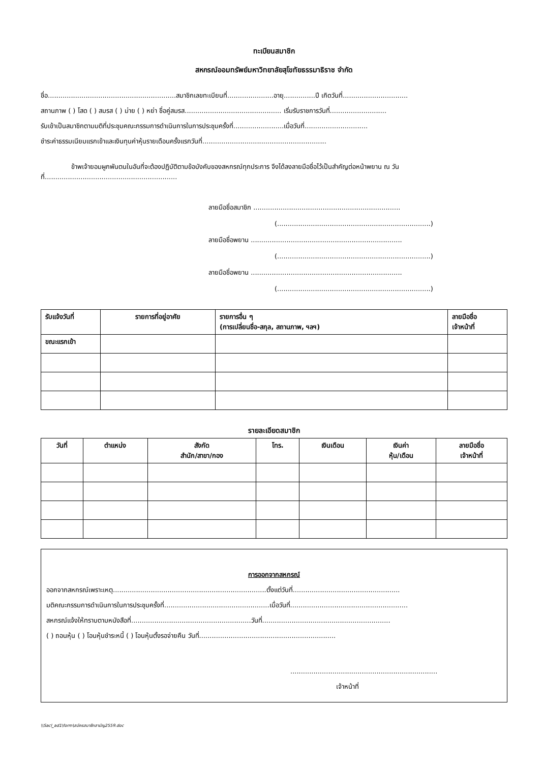ทะเบียนสมาชิก
สหกรณ์ออมทรัพย์มหาวิทยาลัยสุโขทัยธรรมาธิราช จำกัด
ชื่อ.............................................................สมาชิกเลขทะเบียนที่......................อายุ...............ปี เกิดวันที่...............................
สถานภาพ ( ) โสด ( ) สมรส ( ) ม่าย ( ) หย่า ชื่อคู่สมรส.............................................. เริ่มรับราชการวันที่...........................
รับเข้าเป็นสมาชิกตามมติที่ประชุมคณะกรรมการดำเนินการในการประชุมครั้งที่........................เมื่อวันที่..............................
ชำระค่าธรรมเนียมแรกเข้าและเงินทุนค่าหุ้นรายเดือนครั้งแรกวันที่...........................................................
ข้าพเจ้ายอมผูกพันตนในอันที่จะต้องปฏิบัติตามข้อบังคับของสหกรณ์ทุกประการ จึงได้ลงลายมือชื่อไว้เป็นสำคัญต่อหน้าพยาน ณ วันที่...............................................................
ลายมือชื่อสมาชิก ......................................................................
(.........................................................................)
ลายมือชื่อพยาน ........................................................................
(.........................................................................)
ลายมือชื่อพยาน ........................................................................
(.........................................................................)
| รับแจ้งวันที่ | รายการที่อยู่อาศัย | รายการอื่น ๆ (การเปลี่ยนชื่อ-สกุล, สถานภาพ, ฯลฯ) | ลายมือชื่อ เจ้าหน้าที่ |
| --- | --- | --- | --- |
| ขณะแรกเข้า | | | |
รายละเอียดสมาชิก
| วันที่ | ตำแหน่ง | สังกัด สำนัก/สาขา/กอง | โทร. | เงินเดือน | เงินค่า หุ้น/เดือน | ลายมือชื่อ เจ้าหน้าที่ |
| --- | --- | --- | --- | --- | --- | --- |
การออกจากสหกรณ์
ออกจากสหกรณ์เพราะเหตุ.........................................................................ตั้งแต่วันที่...................................................
มติคณะกรรมการดำเนินการในการประชุมครั้งที่..................................................เมื่อวันที่........................................................
สหกรณ์แจ้งให้ทราบตามหนังสือที่.........................................................วันที่.............................................................
( ) ถอนหุ้น ( ) โอนหุ้นชำระหนี้ ( ) โอนหุ้นตั้งรอจ่ายคืน วันที่.................................................................
......................................................................
เจ้าหน้าที่
\\Sacl_ad1\form\สมัครสมาชิกสามัญ2559.doc